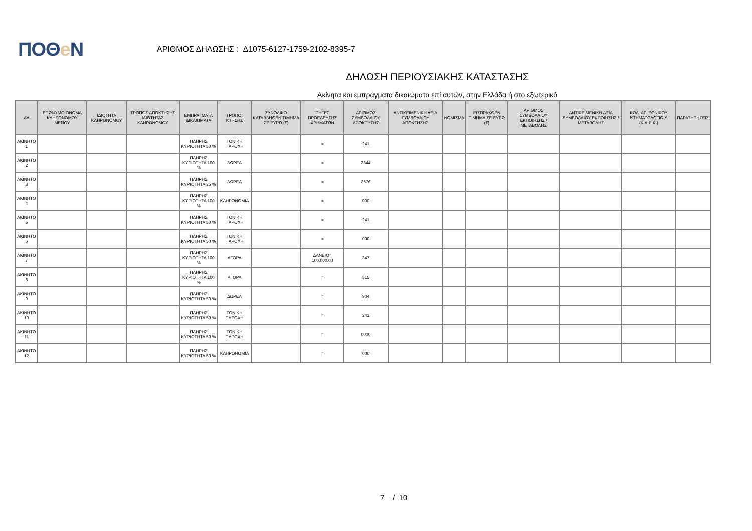ΠΟΘe Ν
ΑΡΙΘΜΟΣ ΔΗΛΩΣΗΣ : Δ1075-6127-1759-2102-8395-7
ΔΗΛΩΣΗ ΠΕΡΙΟΥΣΙΑΚΗΣ ΚΑΤΑΣΤΑΣΗΣ
Ακίνητα και εμπράγματα δικαιώματα επί αυτών, στην Ελλάδα ή στο εξωτερικό
| ΑΑ | ΕΠΩΝΥΜΟ ΟΝΟΜΑ ΚΛΗΡΟΝΟΜΟΥ ΜΕΝΟΥ | ΙΔΙΟΤΗΤΑ ΚΛΗΡΟΝΟΜΟΥ | ΤΡΟΠΟΣ ΑΠΟΚΤΗΣΗΣ ΙΔΙΟΤΗΤΑΣ ΚΛΗΡΟΝΟΜΟΥ | ΕΜΠΡΑΓΜΑΤΑ ΔΙΚΑΙΩΜΑΤΑ | ΤΡΟΠΟΙ ΚΤΗΣΗΣ | ΣΥΝΟΛΙΚΟ ΚΑΤΑΒΛΗΘΕΝ ΤΙΜΗΜΑ ΣΕ ΕΥΡΩ (€) | ΠΗΓΕΣ ΠΡΟΕΛΕΥΣΗΣ ΧΡΗΜΑΤΩΝ | ΑΡΙΘΜΟΣ ΣΥΜΒΟΛΑΙΟΥ ΑΠΟΚΤΗΣΗΣ | ΑΝΤΙΚΕΙΜΕΝΙΚΗ ΑΞΙΑ ΣΥΜΒΟΛΑΙΟΥ ΑΠΟΚΤΗΣΗΣ | ΝΟΜΙΣΜΑ | ΕΙΣΠΡΑΧΘΕΝ ΤΙΜΗΜΑ ΣΕ ΕΥΡΩ (€) | ΑΡΙΘΜΟΣ ΣΥΜΒΟΛΑΙΟΥ ΕΚΠΟΙΗΣΗΣ /ΜΕΤΑΒΟΛΗΣ | ΑΝΤΙΚΕΙΜΕΝΙΚΗ ΑΞΙΑ ΣΥΜΒΟΛΑΙΟΥ ΕΚΠΟΙΗΣΗΣ / ΜΕΤΑΒΟΛΗΣ | ΚΩΔ. ΑΡ. ΕΘΝΙΚΟΥ ΚΤΗΜΑΤΟΛΟΓΙΟ Υ (Κ.Α.Ε.Κ.) | ΠΑΡΑΤΗΡΗΣΕΙΣ |
| --- | --- | --- | --- | --- | --- | --- | --- | --- | --- | --- | --- | --- | --- | --- | --- |
| ΑΚΙΝΗΤΟ 1 | | | | ΠΛΗΡΗΣ ΚΥΡΙΟΤΗΤΑ 50 % | ΓΟΝΙΚΗ ΠΑΡΟΧΗ | | = | 241 | | | | | | | |
| ΑΚΙΝΗΤΟ 2 | | | | ΠΛΗΡΗΣ ΚΥΡΙΟΤΗΤΑ 100 % | ΔΩΡΕΑ | | = | 3344 | | | | | | | |
| ΑΚΙΝΗΤΟ 3 | | | | ΠΛΗΡΗΣ ΚΥΡΙΟΤΗΤΑ 25 % | ΔΩΡΕΑ | | = | 2576 | | | | | | | |
| ΑΚΙΝΗΤΟ 4 | | | | ΠΛΗΡΗΣ ΚΥΡΙΟΤΗΤΑ 100 % | ΚΛΗΡΟΝΟΜΙΑ | | = | 000 | | | | | | | |
| ΑΚΙΝΗΤΟ 5 | | | | ΠΛΗΡΗΣ ΚΥΡΙΟΤΗΤΑ 50 % | ΓΟΝΙΚΗ ΠΑΡΟΧΗ | | = | 241 | | | | | | | |
| ΑΚΙΝΗΤΟ 6 | | | | ΠΛΗΡΗΣ ΚΥΡΙΟΤΗΤΑ 50 % | ΓΟΝΙΚΗ ΠΑΡΟΧΗ | | = | 000 | | | | | | | |
| ΑΚΙΝΗΤΟ 7 | | | | ΠΛΗΡΗΣ ΚΥΡΙΟΤΗΤΑ 100 % | ΑΓΟΡΑ | | ΔΑΝΕΙΟ= 100.000,00 | 347 | | | | | | | |
| ΑΚΙΝΗΤΟ 8 | | | | ΠΛΗΡΗΣ ΚΥΡΙΟΤΗΤΑ 100 % | ΑΓΟΡΑ | | = | 515 | | | | | | | |
| ΑΚΙΝΗΤΟ 9 | | | | ΠΛΗΡΗΣ ΚΥΡΙΟΤΗΤΑ 50 % | ΔΩΡΕΑ | | = | 904 | | | | | | | |
| ΑΚΙΝΗΤΟ 10 | | | | ΠΛΗΡΗΣ ΚΥΡΙΟΤΗΤΑ 50 % | ΓΟΝΙΚΗ ΠΑΡΟΧΗ | | = | 241 | | | | | | | |
| ΑΚΙΝΗΤΟ 11 | | | | ΠΛΗΡΗΣ ΚΥΡΙΟΤΗΤΑ 50 % | ΓΟΝΙΚΗ ΠΑΡΟΧΗ | | = | 0000 | | | | | | | |
| ΑΚΙΝΗΤΟ 12 | | | | ΠΛΗΡΗΣ ΚΥΡΙΟΤΗΤΑ 50 % | ΚΛΗΡΟΝΟΜΙΑ | | = | 000 | | | | | | | |
7 / 10